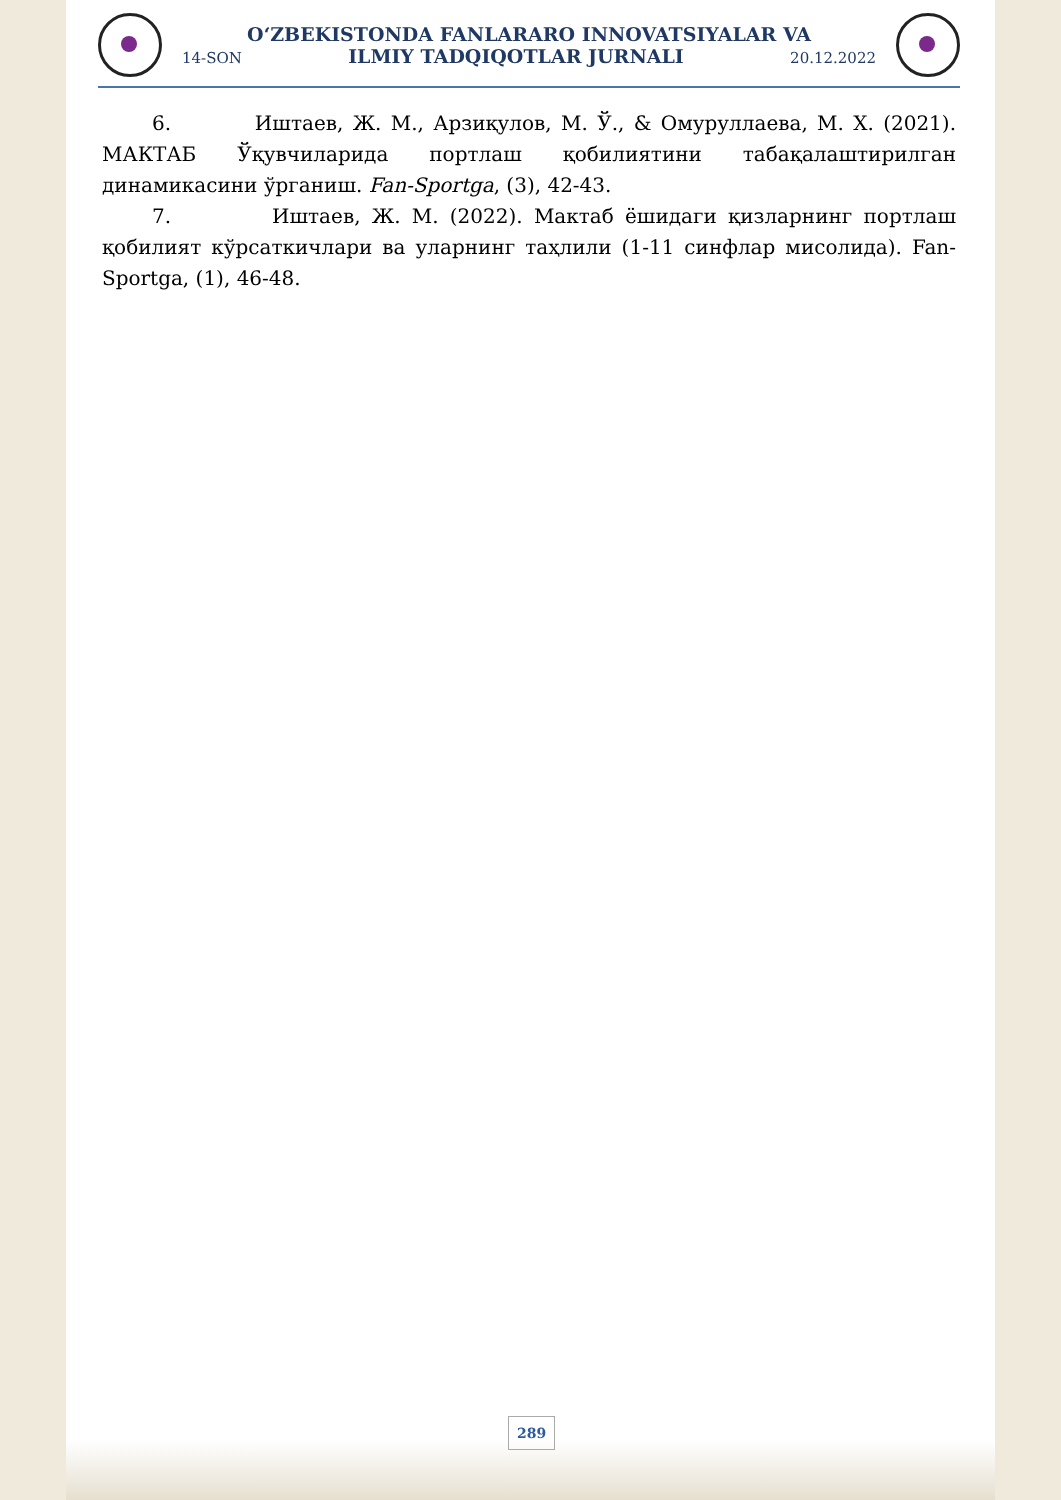O‘ZBEKISTONDA FANLARARO INNOVATSIYALAR VA
14-SON ILMIY TADQIQOTLAR JURNALI 20.12.2022
6. Иштаев, Ж. М., Арзиқулов, М. Ў., & Омуруллаева, М. Х. (2021). МАКТАБ Ўқувчиларида портлаш қобилиятини табақалаштирилган динамикасини ўрганиш. Fan-Sportga, (3), 42-43.
7. Иштаев, Ж. М. (2022). Мактаб ёшидаги қизларнинг портлаш қобилият кўрсаткичлари ва уларнинг таҳлили (1-11 синфлар мисолида). Fan-Sportga, (1), 46-48.
289